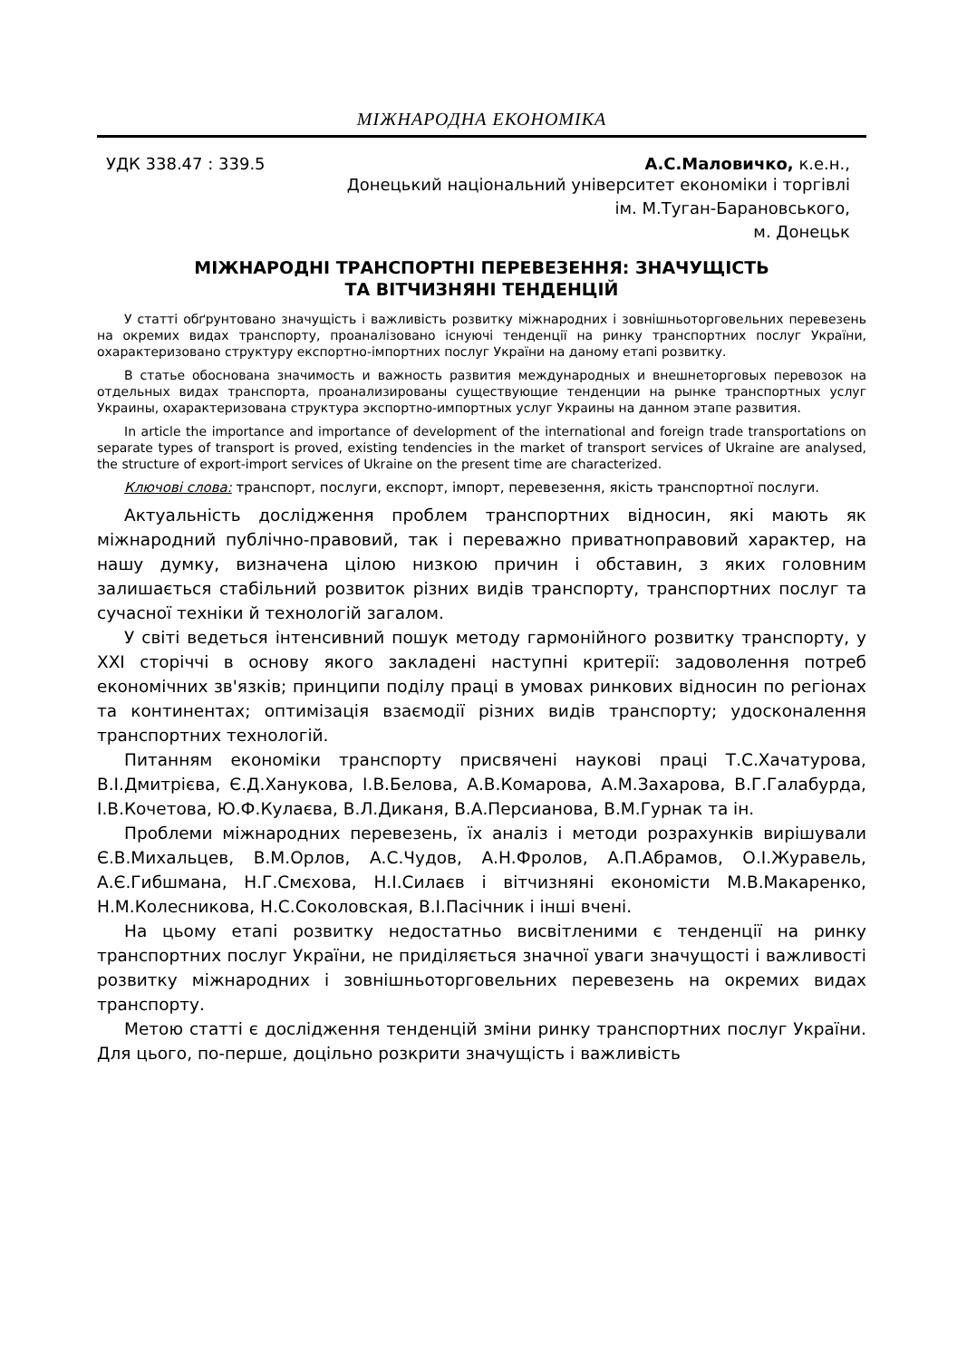МІЖНАРОДНА ЕКОНОМІКА
УДК 338.47 : 339.5 А.С.Маловичко, к.е.н.,
Донецький національний університет економіки і торгівлі
ім. М.Туган-Барановського,
м. Донецьк
МІЖНАРОДНІ ТРАНСПОРТНІ ПЕРЕВЕЗЕННЯ: ЗНАЧУЩІСТЬ
ТА ВІТЧИЗНЯНІ ТЕНДЕНЦІЙ
У статті обґрунтовано значущість і важливість розвитку міжнародних і зовнішньоторговельних перевезень на окремих видах транспорту, проаналізовано існуючі тенденції на ринку транспортних послуг України, охарактеризовано структуру експортно-імпортних послуг України на даному етапі розвитку.
В статье обоснована значимость и важность развития международных и внешнеторговых перевозок на отдельных видах транспорта, проанализированы существующие тенденции на рынке транспортных услуг Украины, охарактеризована структура экспортно-импортных услуг Украины на данном этапе развития.
In article the importance and importance of development of the international and foreign trade transportations on separate types of transport is proved, existing tendencies in the market of transport services of Ukraine are analysed, the structure of export-import services of Ukraine on the present time are characterized.
Ключові слова: транспорт, послуги, експорт, імпорт, перевезення, якість транспортної послуги.
Актуальність дослідження проблем транспортних відносин, які мають як міжнародний публічно-правовий, так і переважно приватноправовий характер, на нашу думку, визначена цілою низкою причин і обставин, з яких головним залишається стабільний розвиток різних видів транспорту, транспортних послуг та сучасної техніки й технологій загалом.
У світі ведеться інтенсивний пошук методу гармонійного розвитку транспорту, у XXI сторіччі в основу якого закладені наступні критерії: задоволення потреб економічних зв'язків; принципи поділу праці в умовах ринкових відносин по регіонах та континентах; оптимізація взаємодії різних видів транспорту; удосконалення транспортних технологій.
Питанням економіки транспорту присвячені наукові праці Т.С.Хачатурова, В.І.Дмитрієва, Є.Д.Ханукова, І.В.Белова, А.В.Комарова, А.М.Захарова, В.Г.Галабурда, І.В.Кочетова, Ю.Ф.Кулаєва, В.Л.Диканя, В.А.Персианова, В.М.Гурнак та ін.
Проблеми міжнародних перевезень, їх аналіз і методи розрахунків вирішували Є.В.Михальцев, В.М.Орлов, А.С.Чудов, А.Н.Фролов, А.П.Абрамов, О.І.Журавель, А.Є.Гибшмана, Н.Г.Смєхова, Н.І.Силаєв і вітчизняні економісти М.В.Макаренко, Н.М.Колесникова, Н.С.Соколовская, В.І.Пасічник і інші вчені.
На цьому етапі розвитку недостатньо висвітленими є тенденції на ринку транспортних послуг України, не приділяється значної уваги значущості і важливості розвитку міжнародних і зовнішньоторговельних перевезень на окремих видах транспорту.
Метою статті є дослідження тенденцій зміни ринку транспортних послуг України. Для цього, по-перше, доцільно розкрити значущість і важливість